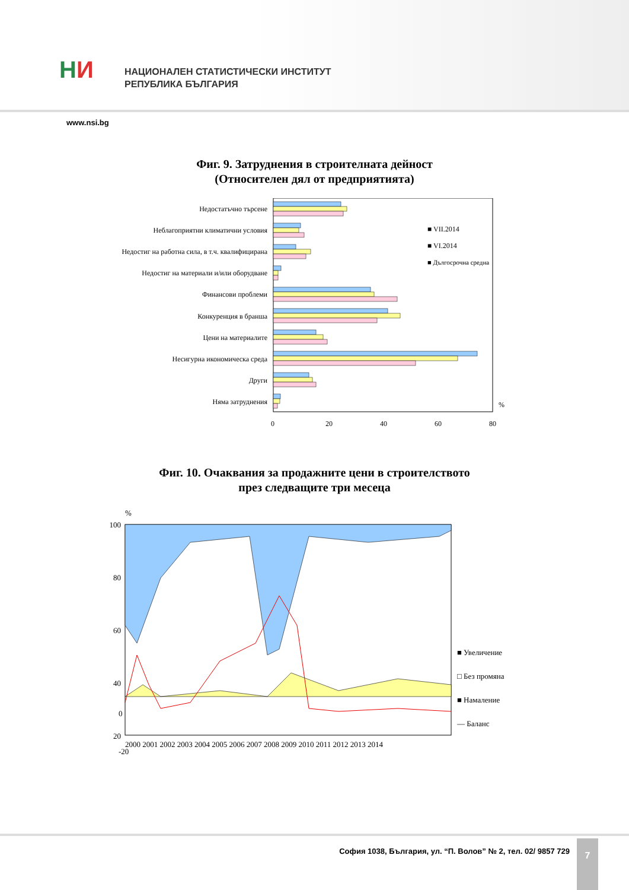НИ
НАЦИОНАЛЕН СТАТИСТИЧЕСКИ ИНСТИТУТ
РЕПУБЛИКА БЪЛГАРИЯ
www.nsi.bg
Фиг. 9. Затруднения в строителната дейност
(Относителен дял от предприятията)
Недостатъчно търсене
Неблагоприятни климатични условия
Недостиг на работна сила, в т.ч. квалифицирана
Недостиг на материали и/или оборудване
Финансови проблеми
Конкуренция в бранша
Цени на материалите
Несигурна икономическа среда
Други
Няма затруднения
■ VII.2014
■ VI.2014
■ Дългосрочна средна
%
0
20
40
60
80
Фиг. 10. Очаквания за продажните цени в строителството
през следващите три месеца
%
100
80
60
40
20
.
2000 2001 2002 2003 2004 2005 2006 2007 2008 2009 2010 2011 2012 2013 2014
■ Увеличение
□ Без промяна
■ Намаление
— Баланс
0
-20
София 1038, България, ул. “П. Волов” № 2, тел. 02/ 9857 729
7